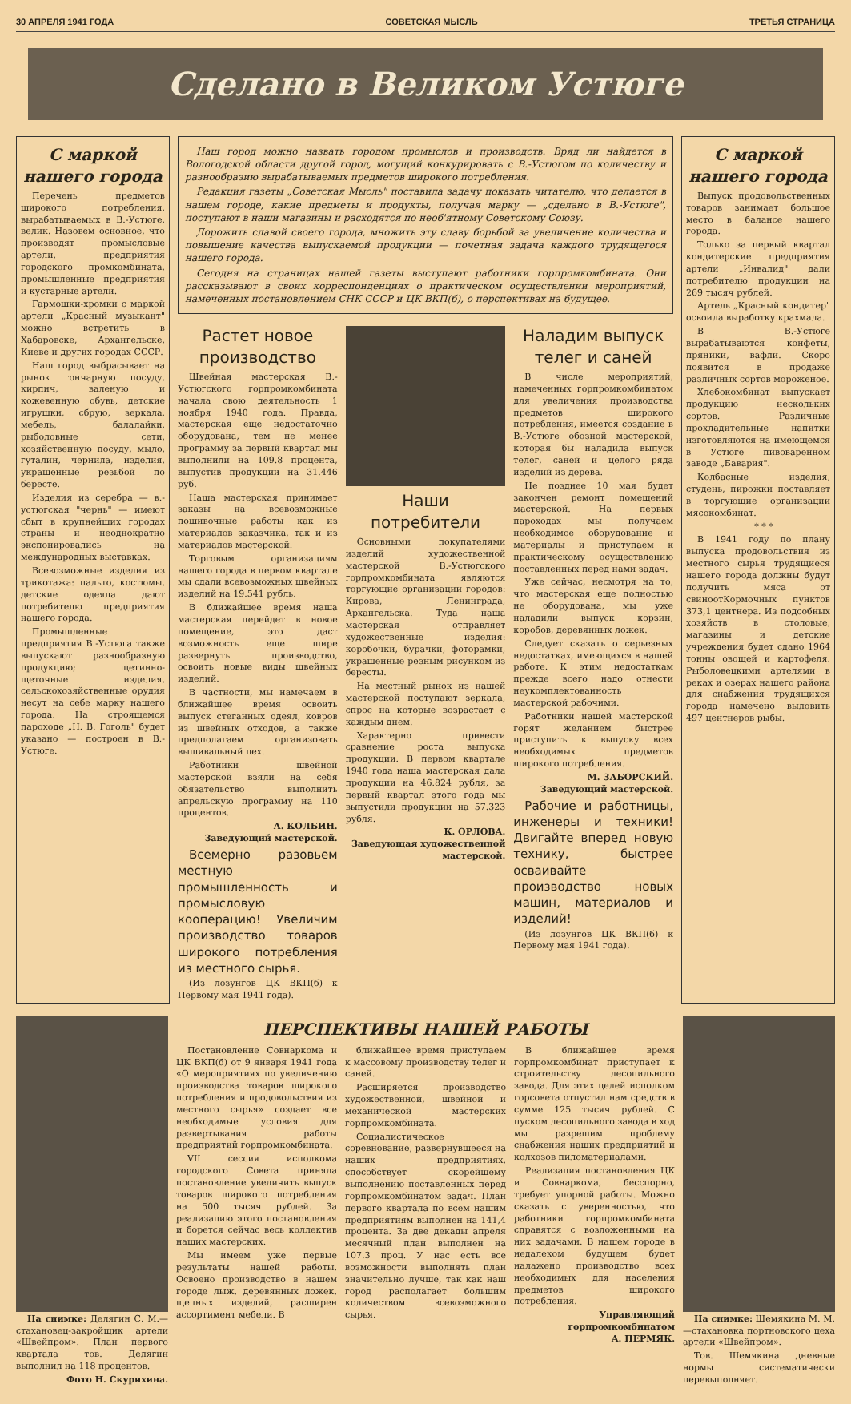30 АПРЕЛЯ 1941 ГОДА СОВЕТСКАЯ МЫСЛЬ ТРЕТЬЯ СТРАНИЦА
Сделано в Великом Устюге
С маркой нашего города
Перечень предметов широкого потребления, вырабатываемых в В.-Устюге, велик. Назовем основное, что производят промысловые артели, предприятия городского промкомбината, промышленные предприятия и кустарные артели.
Гармошки-хромки с маркой артели „Красный музыкант" можно встретить в Хабаровске, Архангельске, Киеве и других городах СССР.
Наш город выбрасывает на рынок гончарную посуду, кирпич, валеную и кожевенную обувь, детские игрушки, сбрую, зеркала, мебель, балалайки, рыболовные сети, хозяйственную посуду, мыло, гуталин, чернила, изделия, украшенные резьбой по бересте.
Изделия из серебра — в.-устюгская "чернь" — имеют сбыт в крупнейших городах страны и неоднократно экспонировались на международных выставках.
Всевозможные изделия из трикотажа: пальто, костюмы, детские одеяла дают потребителю предприятия нашего города.
Промышленные предприятия В.-Устюга также выпускают разнообразную продукцию; щетинно-щеточные изделия, сельскохозяйственные орудия несут на себе марку нашего города. На строящемся пароходе „Н. В. Гоголь" будет указано — построен в В.-Устюге.
Наш город можно назвать городом промыслов и производств. Вряд ли найдется в Вологодской области другой город, могущий конкурировать с В.-Устюгом по количеству и разнообразию вырабатываемых предметов широкого потребления.
Редакция газеты „Советская Мысль" поставила задачу показать читателю, что делается в нашем городе, какие предметы и продукты, получая марку — „сделано в В.-Устюге", поступают в наши магазины и расходятся по необ'ятному Советскому Союзу.
Дорожить славой своего города, множить эту славу борьбой за увеличение количества и повышение качества выпускаемой продукции — почетная задача каждого трудящегося нашего города.
Сегодня на страницах нашей газеты выступают работники горпромкомбината. Они рассказывают в своих корреспонденциях о практическом осуществлении мероприятий, намеченных постановлением СНК СССР и ЦК ВКП(б), о перспективах на будущее.
Растет новое производство
Швейная мастерская В.-Устюгского горпромкомбината начала свою деятельность 1 ноября 1940 года. Правда, мастерская еще недостаточно оборудована, тем не менее программу за первый квартал мы выполнили на 109.8 процента, выпустив продукции на 31.446 руб.
Наша мастерская принимает заказы на всевозможные пошивочные работы как из материалов заказчика, так и из материалов мастерской.
Торговым организациям нашего города в первом квартале мы сдали всевозможных швейных изделий на 19.541 рубль.
В ближайшее время наша мастерская перейдет в новое помещение, это даст возможность еще шире развернуть производство, освоить новые виды швейных изделий.
В частности, мы намечаем в ближайшее время освоить выпуск стеганных одеял, ковров из швейных отходов, а также предполагаем организовать вышивальный цех.
Работники швейной мастерской взяли на себя обязательство выполнить апрельскую программу на 110 процентов.
А. КОЛБИН.
Заведующий мастерской.
Всемерно разовьем местную промышленность и промысловую кооперацию! Увеличим производство товаров широкого потребления из местного сырья.
(Из лозунгов ЦК ВКП(б) к Первому мая 1941 года).
Наши потребители
Основными покупателями изделий художественной мастерской В.-Устюгского горпромкомбината являются торгующие организации городов: Кирова, Ленинграда, Архангельска. Туда наша мастерская отправляет художественные изделия: коробочки, бурачки, фоторамки, украшенные резным рисунком из бересты.
На местный рынок из нашей мастерской поступают зеркала, спрос на которые возрастает с каждым днем.
Характерно привести сравнение роста выпуска продукции. В первом квартале 1940 года наша мастерская дала продукции на 46.824 рубля, за первый квартал этого года мы выпустили продукции на 57.323 рубля.
К. ОРЛОВА.
Заведующая художественной мастерской.
Наладим выпуск телег и саней
В числе мероприятий, намеченных горпромкомбинатом для увеличения производства предметов широкого потребления, имеется создание в В.-Устюге обозной мастерской, которая бы наладила выпуск телег, саней и целого ряда изделий из дерева.
Не позднее 10 мая будет закончен ремонт помещений мастерской. На первых пароходах мы получаем необходимое оборудование и материалы и приступаем к практическому осуществлению поставленных перед нами задач.
Уже сейчас, несмотря на то, что мастерская еще полностью не оборудована, мы уже наладили выпуск корзин, коробов, деревянных ложек.
Следует сказать о серьезных недостатках, имеющихся в нашей работе. К этим недостаткам прежде всего надо отнести неукомплектованность мастерской рабочими.
Работники нашей мастерской горят желанием быстрее приступить к выпуску всех необходимых предметов широкого потребления.
М. ЗАБОРСКИЙ.
Заведующий мастерской.
Рабочие и работницы, инженеры и техники! Двигайте вперед новую технику, быстрее осваивайте производство новых машин, материалов и изделий!
(Из лозунгов ЦК ВКП(б) к Первому мая 1941 года).
С маркой нашего города
Выпуск продовольственных товаров занимает большое место в балансе нашего города.
Только за первый квартал кондитерские предприятия артели „Инвалид" дали потребителю продукции на 269 тысяч рублей.
Артель „Красный кондитер" освоила выработку крахмала.
В В.-Устюге вырабатываются конфеты, пряники, вафли. Скоро появится в продаже различных сортов мороженое.
Хлебокомбинат выпускает продукцию нескольких сортов. Различные прохладительные напитки изготовляются на имеющемся в Устюге пивоваренном заводе „Бавария".
Колбасные изделия, студень, пирожки поставляет в торгующие организации мясокомбинат.
* * *
В 1941 году по плану выпуска продовольствия из местного сырья трудящиеся нашего города должны будут получить мяса от свиноотКормочных пунктов 373,1 центнера. Из подсобных хозяйств в столовые, магазины и детские учреждения будет сдано 1964 тонны овощей и картофеля. Рыболовецкими артелями в реках и озерах нашего района для снабжения трудящихся города намечено выловить 497 центнеров рыбы.
На снимке: Делягин С. М.—стахановец-закройщик артели «Швейпром». План первого квартала тов. Делягин выполнил на 118 процентов.
Фото Н. Скурихина.
ПЕРСПЕКТИВЫ НАШЕЙ РАБОТЫ
Постановление Совнаркома и ЦК ВКП(б) от 9 января 1941 года «О мероприятиях по увеличению производства товаров широкого потребления и продовольствия из местного сырья» создает все необходимые условия для развертывания работы предприятий горпромкомбината.
VII сессия исполкома городского Совета приняла постановление увеличить выпуск товаров широкого потребления на 500 тысяч рублей. За реализацию этого постановления и борется сейчас весь коллектив наших мастерских.
Мы имеем уже первые результаты нашей работы. Освоено производство в нашем городе лыж, деревянных ложек, щепных изделий, расширен ассортимент мебели. В
ближайшее время приступаем к массовому производству телег и саней.
Расширяется производство художественной, швейной и механической мастерских горпромкомбината.
Социалистическое соревнование, развернувшееся на наших предприятиях, способствует скорейшему выполнению поставленных перед горпромкомбинатом задач. План первого квартала по всем нашим предприятиям выполнен на 141,4 процента. За две декады апреля месячный план выполнен на 107.3 проц. У нас есть все возможности выполнять план значительно лучше, так как наш город располагает большим количеством всевозможного сырья.
В ближайшее время горпромкомбинат приступает к строительству лесопильного завода. Для этих целей исполком горсовета отпустил нам средств в сумме 125 тысяч рублей. С пуском лесопильного завода в ход мы разрешим проблему снабжения наших предприятий и колхозов пиломатериалами.
Реализация постановления ЦК и Совнаркома, бесспорно, требует упорной работы. Можно сказать с уверенностью, что работники горпромкомбината справятся с возложенными на них задачами. В нашем городе в недалеком будущем будет налажено производство всех необходимых для населения предметов широкого потребления.
Управляющий горпромкомбинатом
А. ПЕРМЯК.
На снимке: Шемякина М. М.—стахановка портновского цеха артели «Швейпром».
Тов. Шемякина дневные нормы систематически перевыполняет.